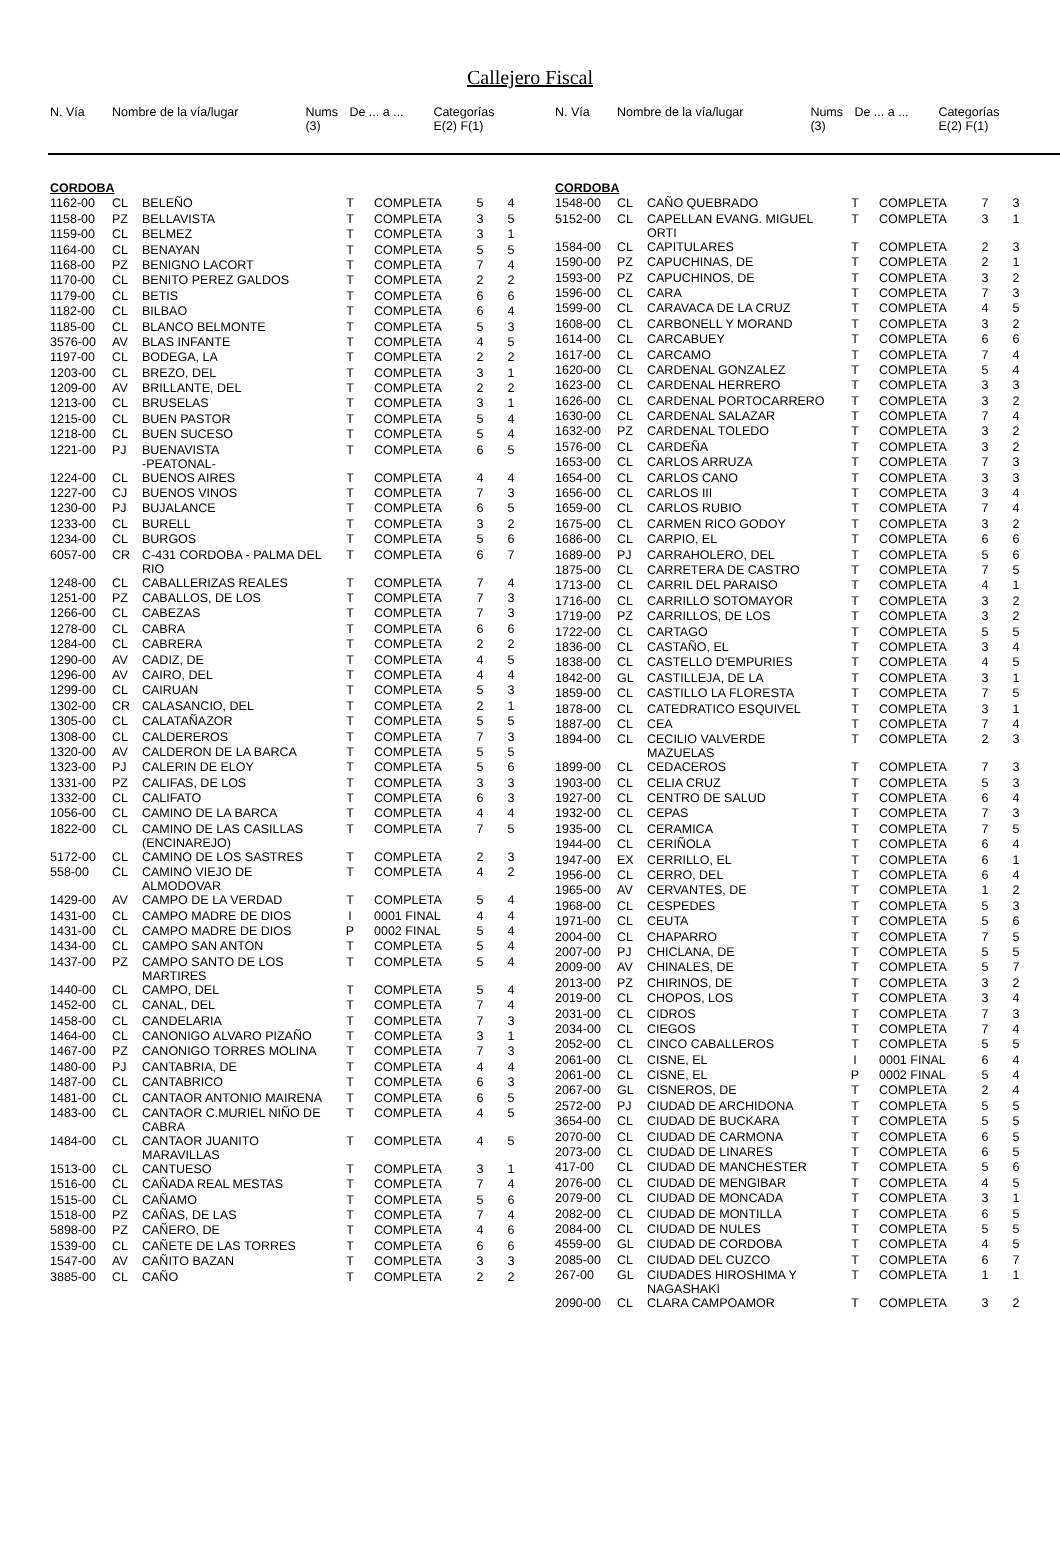Callejero Fiscal
| N. Vía | Nombre de la vía/lugar | Nums (3) | De ... a ... | Categorías E(2) F(1) |
| --- | --- | --- | --- | --- |
| N. Vía | Nombre de la vía/lugar | Nums (3) | De ... a ... | Categorías E(2) F(1) |
| --- | --- | --- | --- | --- |
| CORDOBA | | | | | | |
| 1162-00 | CL | BELEÑO | T | COMPLETA | 5 | 4 |
| 1158-00 | PZ | BELLAVISTA | T | COMPLETA | 3 | 5 |
| 1159-00 | CL | BELMEZ | T | COMPLETA | 3 | 1 |
| 1164-00 | CL | BENAYAN | T | COMPLETA | 5 | 5 |
| 1168-00 | PZ | BENIGNO LACORT | T | COMPLETA | 7 | 4 |
| 1170-00 | CL | BENITO PEREZ GALDOS | T | COMPLETA | 2 | 2 |
| 1179-00 | CL | BETIS | T | COMPLETA | 6 | 6 |
| 1182-00 | CL | BILBAO | T | COMPLETA | 6 | 4 |
| 1185-00 | CL | BLANCO BELMONTE | T | COMPLETA | 5 | 3 |
| 3576-00 | AV | BLAS INFANTE | T | COMPLETA | 4 | 5 |
| 1197-00 | CL | BODEGA, LA | T | COMPLETA | 2 | 2 |
| 1203-00 | CL | BREZO, DEL | T | COMPLETA | 3 | 1 |
| 1209-00 | AV | BRILLANTE, DEL | T | COMPLETA | 2 | 2 |
| 1213-00 | CL | BRUSELAS | T | COMPLETA | 3 | 1 |
| 1215-00 | CL | BUEN PASTOR | T | COMPLETA | 5 | 4 |
| 1218-00 | CL | BUEN SUCESO | T | COMPLETA | 5 | 4 |
| 1221-00 | PJ | BUENAVISTA -PEATONAL- | T | COMPLETA | 6 | 5 |
| 1224-00 | CL | BUENOS AIRES | T | COMPLETA | 4 | 4 |
| 1227-00 | CJ | BUENOS VINOS | T | COMPLETA | 7 | 3 |
| 1230-00 | PJ | BUJALANCE | T | COMPLETA | 6 | 5 |
| 1233-00 | CL | BURELL | T | COMPLETA | 3 | 2 |
| 1234-00 | CL | BURGOS | T | COMPLETA | 5 | 6 |
| 6057-00 | CR | C-431 CORDOBA - PALMA DEL RIO | T | COMPLETA | 6 | 7 |
| 1248-00 | CL | CABALLERIZAS REALES | T | COMPLETA | 7 | 4 |
| 1251-00 | PZ | CABALLOS, DE LOS | T | COMPLETA | 7 | 3 |
| 1266-00 | CL | CABEZAS | T | COMPLETA | 7 | 3 |
| 1278-00 | CL | CABRA | T | COMPLETA | 6 | 6 |
| 1284-00 | CL | CABRERA | T | COMPLETA | 2 | 2 |
| 1290-00 | AV | CADIZ, DE | T | COMPLETA | 4 | 5 |
| 1296-00 | AV | CAIRO, DEL | T | COMPLETA | 4 | 4 |
| 1299-00 | CL | CAIRUAN | T | COMPLETA | 5 | 3 |
| 1302-00 | CR | CALASANCIO, DEL | T | COMPLETA | 2 | 1 |
| 1305-00 | CL | CALATAÑAZOR | T | COMPLETA | 5 | 5 |
| 1308-00 | CL | CALDEREROS | T | COMPLETA | 7 | 3 |
| 1320-00 | AV | CALDERON DE LA BARCA | T | COMPLETA | 5 | 5 |
| 1323-00 | PJ | CALERIN DE ELOY | T | COMPLETA | 5 | 6 |
| 1331-00 | PZ | CALIFAS, DE LOS | T | COMPLETA | 3 | 3 |
| 1332-00 | CL | CALIFATO | T | COMPLETA | 6 | 3 |
| 1056-00 | CL | CAMINO DE LA BARCA | T | COMPLETA | 4 | 4 |
| 1822-00 | CL | CAMINO DE LAS CASILLAS (ENCINAREJO) | T | COMPLETA | 7 | 5 |
| 5172-00 | CL | CAMINO DE LOS SASTRES | T | COMPLETA | 2 | 3 |
| 558-00 | CL | CAMINO VIEJO DE ALMODOVAR | T | COMPLETA | 4 | 2 |
| 1429-00 | AV | CAMPO DE LA VERDAD | T | COMPLETA | 5 | 4 |
| 1431-00 | CL | CAMPO MADRE DE DIOS | I | 0001 FINAL | 4 | 4 |
| 1431-00 | CL | CAMPO MADRE DE DIOS | P | 0002 FINAL | 5 | 4 |
| 1434-00 | CL | CAMPO SAN ANTON | T | COMPLETA | 5 | 4 |
| 1437-00 | PZ | CAMPO SANTO DE LOS MARTIRES | T | COMPLETA | 5 | 4 |
| 1440-00 | CL | CAMPO, DEL | T | COMPLETA | 5 | 4 |
| 1452-00 | CL | CANAL, DEL | T | COMPLETA | 7 | 4 |
| 1458-00 | CL | CANDELARIA | T | COMPLETA | 7 | 3 |
| 1464-00 | CL | CANONIGO ALVARO PIZAÑO | T | COMPLETA | 3 | 1 |
| 1467-00 | PZ | CANONIGO TORRES MOLINA | T | COMPLETA | 7 | 3 |
| 1480-00 | PJ | CANTABRIA, DE | T | COMPLETA | 4 | 4 |
| 1487-00 | CL | CANTABRICO | T | COMPLETA | 6 | 3 |
| 1481-00 | CL | CANTAOR ANTONIO MAIRENA | T | COMPLETA | 6 | 5 |
| 1483-00 | CL | CANTAOR C.MURIEL NIÑO DE CABRA | T | COMPLETA | 4 | 5 |
| 1484-00 | CL | CANTAOR JUANITO MARAVILLAS | T | COMPLETA | 4 | 5 |
| 1513-00 | CL | CANTUESO | T | COMPLETA | 3 | 1 |
| 1516-00 | CL | CAÑADA REAL MESTAS | T | COMPLETA | 7 | 4 |
| 1515-00 | CL | CAÑAMO | T | COMPLETA | 5 | 6 |
| 1518-00 | PZ | CAÑAS, DE LAS | T | COMPLETA | 7 | 4 |
| 5898-00 | PZ | CAÑERO, DE | T | COMPLETA | 4 | 6 |
| 1539-00 | CL | CAÑETE DE LAS TORRES | T | COMPLETA | 6 | 6 |
| 1547-00 | AV | CAÑITO BAZAN | T | COMPLETA | 3 | 3 |
| 3885-00 | CL | CAÑO | T | COMPLETA | 2 | 2 |
| CORDOBA | | | | | | |
| 1548-00 | CL | CAÑO QUEBRADO | T | COMPLETA | 7 | 3 |
| 5152-00 | CL | CAPELLAN EVANG. MIGUEL ORTI | T | COMPLETA | 3 | 1 |
| 1584-00 | CL | CAPITULARES | T | COMPLETA | 2 | 3 |
| 1590-00 | PZ | CAPUCHINAS, DE | T | COMPLETA | 2 | 1 |
| 1593-00 | PZ | CAPUCHINOS, DE | T | COMPLETA | 3 | 2 |
| 1596-00 | CL | CARA | T | COMPLETA | 7 | 3 |
| 1599-00 | CL | CARAVACA DE LA CRUZ | T | COMPLETA | 4 | 5 |
| 1608-00 | CL | CARBONELL Y MORAND | T | COMPLETA | 3 | 2 |
| 1614-00 | CL | CARCABUEY | T | COMPLETA | 6 | 6 |
| 1617-00 | CL | CARCAMO | T | COMPLETA | 7 | 4 |
| 1620-00 | CL | CARDENAL GONZALEZ | T | COMPLETA | 5 | 4 |
| 1623-00 | CL | CARDENAL HERRERO | T | COMPLETA | 3 | 3 |
| 1626-00 | CL | CARDENAL PORTOCARRERO | T | COMPLETA | 3 | 2 |
| 1630-00 | CL | CARDENAL SALAZAR | T | COMPLETA | 7 | 4 |
| 1632-00 | PZ | CARDENAL TOLEDO | T | COMPLETA | 3 | 2 |
| 1576-00 | CL | CARDEÑA | T | COMPLETA | 3 | 2 |
| 1653-00 | CL | CARLOS ARRUZA | T | COMPLETA | 7 | 3 |
| 1654-00 | CL | CARLOS CANO | T | COMPLETA | 3 | 3 |
| 1656-00 | CL | CARLOS III | T | COMPLETA | 3 | 4 |
| 1659-00 | CL | CARLOS RUBIO | T | COMPLETA | 7 | 4 |
| 1675-00 | CL | CARMEN RICO GODOY | T | COMPLETA | 3 | 2 |
| 1686-00 | CL | CARPIO, EL | T | COMPLETA | 6 | 6 |
| 1689-00 | PJ | CARRAHOLERO, DEL | T | COMPLETA | 5 | 6 |
| 1875-00 | CL | CARRETERA DE CASTRO | T | COMPLETA | 7 | 5 |
| 1713-00 | CL | CARRIL DEL PARAISO | T | COMPLETA | 4 | 1 |
| 1716-00 | CL | CARRILLO SOTOMAYOR | T | COMPLETA | 3 | 2 |
| 1719-00 | PZ | CARRILLOS, DE LOS | T | COMPLETA | 3 | 2 |
| 1722-00 | CL | CARTAGO | T | COMPLETA | 5 | 5 |
| 1836-00 | CL | CASTAÑO, EL | T | COMPLETA | 3 | 4 |
| 1838-00 | CL | CASTELLO D'EMPURIES | T | COMPLETA | 4 | 5 |
| 1842-00 | GL | CASTILLEJA, DE LA | T | COMPLETA | 3 | 1 |
| 1859-00 | CL | CASTILLO LA FLORESTA | T | COMPLETA | 7 | 5 |
| 1878-00 | CL | CATEDRATICO ESQUIVEL | T | COMPLETA | 3 | 1 |
| 1887-00 | CL | CEA | T | COMPLETA | 7 | 4 |
| 1894-00 | CL | CECILIO VALVERDE MAZUELAS | T | COMPLETA | 2 | 3 |
| 1899-00 | CL | CEDACEROS | T | COMPLETA | 7 | 3 |
| 1903-00 | CL | CELIA CRUZ | T | COMPLETA | 5 | 3 |
| 1927-00 | CL | CENTRO DE SALUD | T | COMPLETA | 6 | 4 |
| 1932-00 | CL | CEPAS | T | COMPLETA | 7 | 3 |
| 1935-00 | CL | CERAMICA | T | COMPLETA | 7 | 5 |
| 1944-00 | CL | CERIÑOLA | T | COMPLETA | 6 | 4 |
| 1947-00 | EX | CERRILLO, EL | T | COMPLETA | 6 | 1 |
| 1956-00 | CL | CERRO, DEL | T | COMPLETA | 6 | 4 |
| 1965-00 | AV | CERVANTES, DE | T | COMPLETA | 1 | 2 |
| 1968-00 | CL | CESPEDES | T | COMPLETA | 5 | 3 |
| 1971-00 | CL | CEUTA | T | COMPLETA | 5 | 6 |
| 2004-00 | CL | CHAPARRO | T | COMPLETA | 7 | 5 |
| 2007-00 | PJ | CHICLANA, DE | T | COMPLETA | 5 | 5 |
| 2009-00 | AV | CHINALES, DE | T | COMPLETA | 5 | 7 |
| 2013-00 | PZ | CHIRINOS, DE | T | COMPLETA | 3 | 2 |
| 2019-00 | CL | CHOPOS, LOS | T | COMPLETA | 3 | 4 |
| 2031-00 | CL | CIDROS | T | COMPLETA | 7 | 3 |
| 2034-00 | CL | CIEGOS | T | COMPLETA | 7 | 4 |
| 2052-00 | CL | CINCO CABALLEROS | T | COMPLETA | 5 | 5 |
| 2061-00 | CL | CISNE, EL | I | 0001 FINAL | 6 | 4 |
| 2061-00 | CL | CISNE, EL | P | 0002 FINAL | 5 | 4 |
| 2067-00 | GL | CISNEROS, DE | T | COMPLETA | 2 | 4 |
| 2572-00 | PJ | CIUDAD DE ARCHIDONA | T | COMPLETA | 5 | 5 |
| 3654-00 | CL | CIUDAD DE BUCKARA | T | COMPLETA | 5 | 5 |
| 2070-00 | CL | CIUDAD DE CARMONA | T | COMPLETA | 6 | 5 |
| 2073-00 | CL | CIUDAD DE LINARES | T | COMPLETA | 6 | 5 |
| 417-00 | CL | CIUDAD DE MANCHESTER | T | COMPLETA | 5 | 6 |
| 2076-00 | CL | CIUDAD DE MENGIBAR | T | COMPLETA | 4 | 5 |
| 2079-00 | CL | CIUDAD DE MONCADA | T | COMPLETA | 3 | 1 |
| 2082-00 | CL | CIUDAD DE MONTILLA | T | COMPLETA | 6 | 5 |
| 2084-00 | CL | CIUDAD DE NULES | T | COMPLETA | 5 | 5 |
| 4559-00 | GL | CIUDAD DE CORDOBA | T | COMPLETA | 4 | 5 |
| 2085-00 | CL | CIUDAD DEL CUZCO | T | COMPLETA | 6 | 7 |
| 267-00 | GL | CIUDADES HIROSHIMA Y NAGASHAKI | T | COMPLETA | 1 | 1 |
| 2090-00 | CL | CLARA CAMPOAMOR | T | COMPLETA | 3 | 2 |